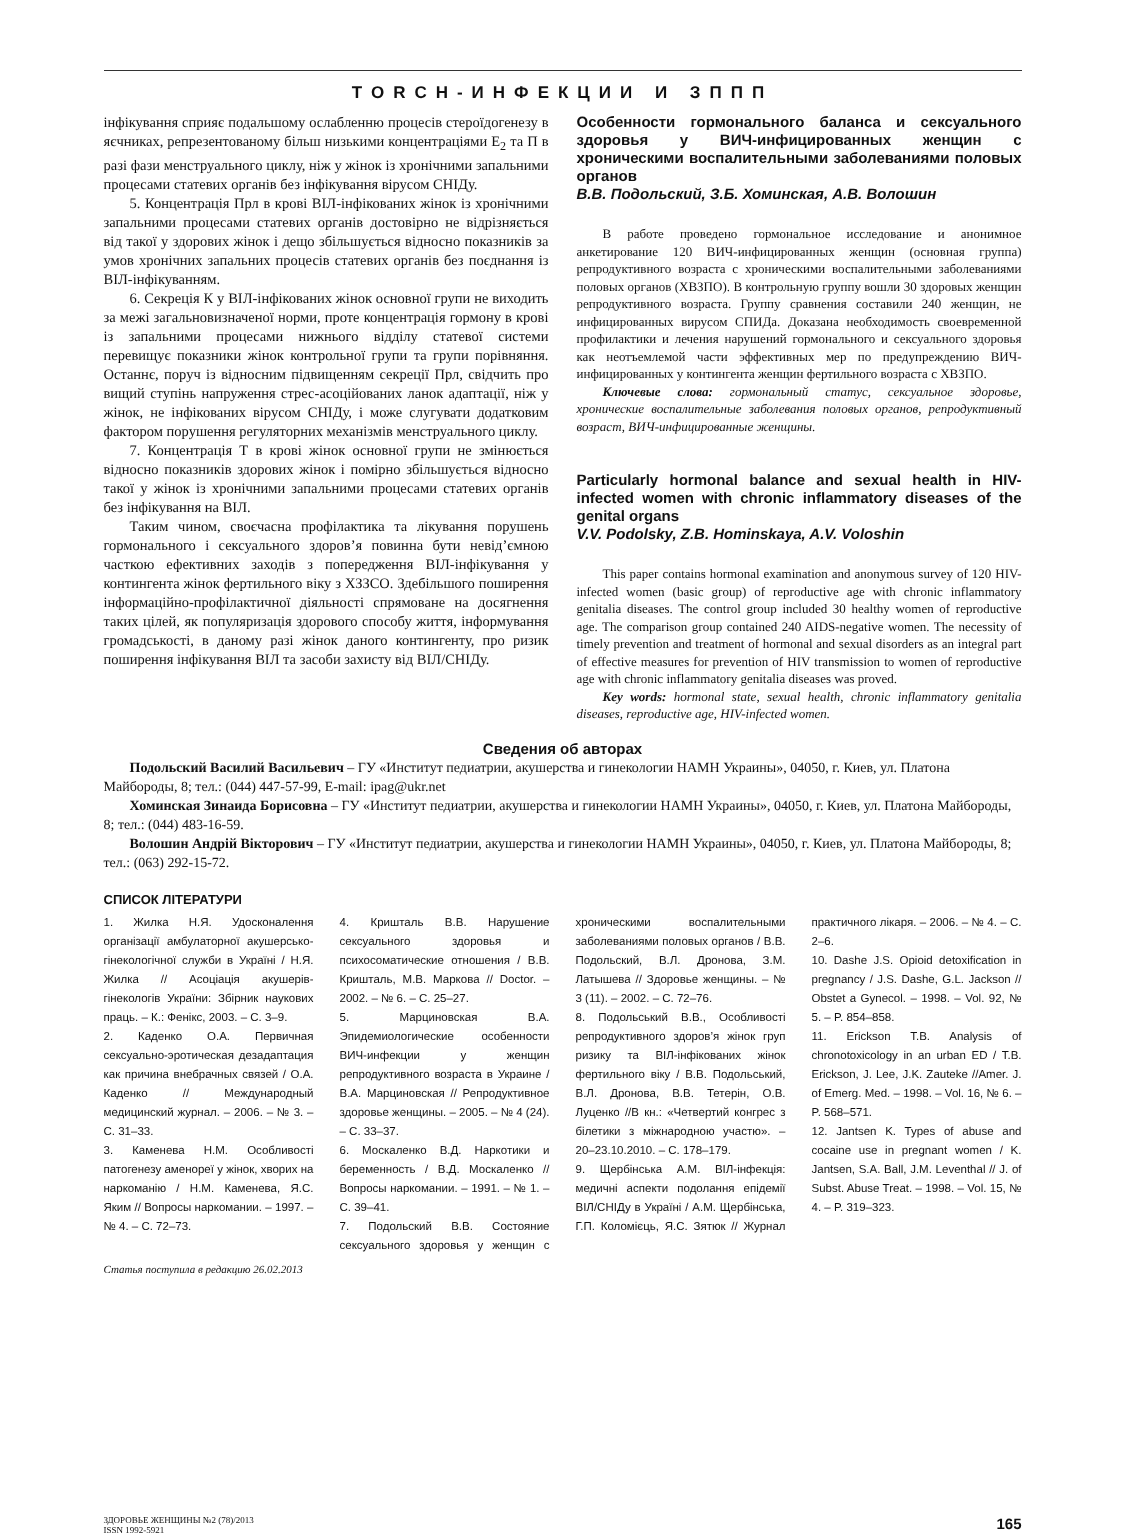TORCH-ИНФЕКЦИИ И ЗППП
інфікування сприяє подальшому ослабленню процесів стероїдогенезу в яєчниках, репрезентованому більш низькими концентраціями Е<sub>2</sub> та П в разі фази менструального циклу, ніж у жінок із хронічними запальними процесами статевих органів без інфікування вірусом СНІДу.
5. Концентрація Прл в крові ВІЛ-інфікованих жінок із хронічними запальними процесами статевих органів достовірно не відрізняється від такої у здорових жінок і дещо збільшується відносно показників за умов хронічних запальних процесів статевих органів без поєднання із ВІЛ-інфікуванням.
6. Секреція К у ВІЛ-інфікованих жінок основної групи не виходить за межі загальновизначеної норми, проте концентрація гормону в крові із запальними процесами нижнього відділу статевої системи перевищує показники жінок контрольної групи та групи порівняння. Останнє, поруч із відносним підвищенням секреції Прл, свідчить про вищий ступінь напруження стрес-асоційованих ланок адаптації, ніж у жінок, не інфікованих вірусом СНІДу, і може слугувати додатковим фактором порушення регуляторних механізмів менструального циклу.
7. Концентрація Т в крові жінок основної групи не змінюється відносно показників здорових жінок і помірно збільшується відносно такої у жінок із хронічними запальними процесами статевих органів без інфікування на ВІЛ.
Таким чином, своєчасна профілактика та лікування порушень гормонального і сексуального здоров’я повинна бути невід’ємною часткою ефективних заходів з попередження ВІЛ-інфікування у контингента жінок фертильного віку з ХЗЗСО. Здебільшого поширення інформаційно-профілактичної діяльності спрямоване на досягнення таких цілей, як популяризація здорового способу життя, інформування громадськості, в даному разі жінок даного контингенту, про ризик поширення інфікування ВІЛ та засоби захисту від ВІЛ/СНІДу.
Особенности гормонального баланса и сексуального здоровья у ВИЧ-инфицированных женщин с хроническими воспалительными заболеваниями половых органов
В.В. Подольский, З.Б. Хоминская, А.В. Волошин
В работе проведено гормональное исследование и анонимное анкетирование 120 ВИЧ-инфицированных женщин (основная группа) репродуктивного возраста с хроническими воспалительными заболеваниями половых органов (ХВЗПО). В контрольную группу вошли 30 здоровых женщин репродуктивного возраста. Группу сравнения составили 240 женщин, не инфицированных вирусом СПИДа. Доказана необходимость своевременной профилактики и лечения нарушений гормонального и сексуального здоровья как неотъемлемой части эффективных мер по предупреждению ВИЧ-инфицированных у контингента женщин фертильного возраста с ХВЗПО.
Ключевые слова: гормональный статус, сексуальное здоровье, хронические воспалительные заболевания половых органов, репродуктивный возраст, ВИЧ-инфицированные женщины.
Particularly hormonal balance and sexual health in HIV-infected women with chronic inflammatory diseases of the genital organs
V.V. Podolsky, Z.B. Hominskaya, A.V. Voloshin
This paper contains hormonal examination and anonymous survey of 120 HIV-infected women (basic group) of reproductive age with chronic inflammatory genitalia diseases. The control group included 30 healthy women of reproductive age. The comparison group contained 240 AIDS-negative women. The necessity of timely prevention and treatment of hormonal and sexual disorders as an integral part of effective measures for prevention of HIV transmission to women of reproductive age with chronic inflammatory genitalia diseases was proved.
Key words: hormonal state, sexual health, chronic inflammatory genitalia diseases, reproductive age, HIV-infected women.
Сведения об авторах
Подольский Василий Васильевич – ГУ «Институт педиатрии, акушерства и гинекологии НАМН Украины», 04050, г. Киев, ул. Платона Майбороды, 8; тел.: (044) 447-57-99, E-mail: ipag@ukr.net
Хоминская Зинаида Борисовна – ГУ «Институт педиатрии, акушерства и гинекологии НАМН Украины», 04050, г. Киев, ул. Платона Майбороды, 8; тел.: (044) 483-16-59.
Волошин Андрій Вікторович – ГУ «Институт педиатрии, акушерства и гинекологии НАМН Украины», 04050, г. Киев, ул. Платона Майбороды, 8; тел.: (063) 292-15-72.
СПИСОК ЛІТЕРАТУРИ
1. Жилка Н.Я. Удосконалення організації амбулаторної акушерсько-гінекологічної служби в Україні / Н.Я. Жилка // Асоціація акушерів-гінекологів України: Збірник наукових праць. – К.: Фенікс, 2003. – С. 3–9.
2. Каденко О.А. Первичная сексуально-эротическая дезадаптация как причина внебрачных связей / О.А. Каденко // Международный медицинский журнал. – 2006. – № 3. – С. 31–33.
3. Каменева Н.М. Особливості патогенезу аменореї у жінок, хворих на наркоманію / Н.М. Каменева, Я.С. Яким // Вопросы наркомании. – 1997. – № 4. – С. 72–73.
4. Кришталь В.В. Нарушение сексуального здоровья и психосоматические отношения / В.В. Кришталь, М.В. Маркова // Doctor. – 2002. – № 6. – С. 25–27.
5. Марциновская В.А. Эпидемиологические особенности ВИЧ-инфекции у женщин репродуктивного возраста в Украине / В.А. Марциновская // Репродуктивное здоровье женщины. – 2005. – № 4 (24). – С. 33–37.
6. Москаленко В.Д. Наркотики и беременность / В.Д. Москаленко // Вопросы наркомании. – 1991. – № 1. – С. 39–41.
7. Подольский В.В. Состояние сексуального здоровья у женщин с хроническими воспалительными заболеваниями половых органов / В.В. Подольский, В.Л. Дронова, З.М. Латышева // Здоровье женщины. – № 3 (11). – 2002. – С. 72–76.
8. Подольський В.В., Особливості репродуктивного здоров’я жінок груп ризику та ВІЛ-інфікованих жінок фертильного віку / В.В. Подольський, В.Л. Дронова, В.В. Тетерін, О.В. Луценко //В кн.: «Четвертий конгрес з білетики з міжнародною участю». – 20–23.10.2010. – С. 178–179.
9. Щербінська А.М. ВІЛ-інфекція: медичні аспекти подолання епідемії ВІЛ/СНІДу в Україні / А.М. Щербінська, Г.П. Коломієць, Я.С. Зятюк // Журнал практичного лікаря. – 2006. – № 4. – С. 2–6.
10. Dashe J.S. Opioid detoxification in pregnancy / J.S. Dashe, G.L. Jackson // Obstet a Gynecol. – 1998. – Vol. 92, № 5. – P. 854–858.
11. Erickson T.B. Analysis of chronotoxicology in an urban ED / T.B. Erickson, J. Lee, J.K. Zauteke //Amer. J. of Emerg. Med. – 1998. – Vol. 16, № 6. – P. 568–571.
12. Jantsen K. Types of abuse and cocaine use in pregnant women / K. Jantsen, S.A. Ball, J.M. Leventhal // J. of Subst. Abuse Treat. – 1998. – Vol. 15, № 4. – P. 319–323.
Статья поступила в редакцию 26.02.2013
ЗДОРОВЬЕ ЖЕНЩИНЫ №2 (78)/2013
ISSN 1992-5921
165